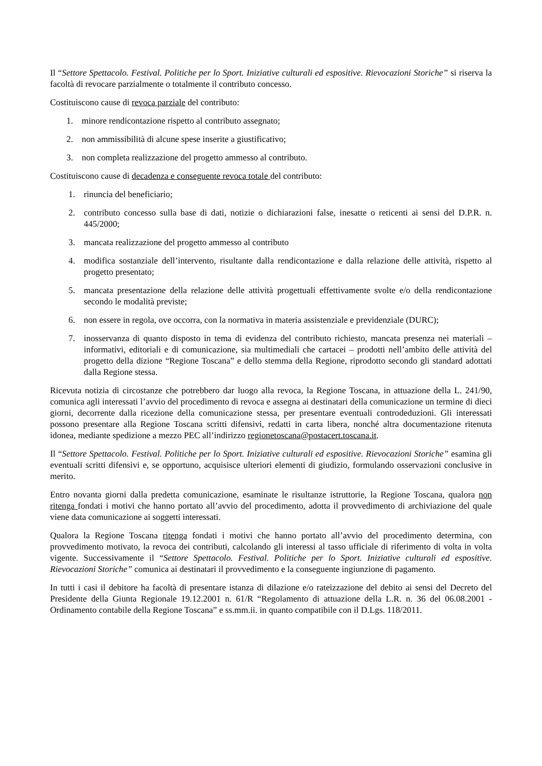Il “Settore Spettacolo. Festival. Politiche per lo Sport. Iniziative culturali ed espositive. Rievocazioni Storiche” si riserva la facoltà di revocare parzialmente o totalmente il contributo concesso.
Costituiscono cause di revoca parziale del contributo:
1. minore rendicontazione rispetto al contributo assegnato;
2. non ammissibilità di alcune spese inserite a giustificativo;
3. non completa realizzazione del progetto ammesso al contributo.
Costituiscono cause di decadenza e conseguente revoca totale del contributo:
1. rinuncia del beneficiario;
2. contributo concesso sulla base di dati, notizie o dichiarazioni false, inesatte o reticenti ai sensi del D.P.R. n. 445/2000;
3. mancata realizzazione del progetto ammesso al contributo
4. modifica sostanziale dell’intervento, risultante dalla rendicontazione e dalla relazione delle attività, rispetto al progetto presentato;
5. mancata presentazione della relazione delle attività progettuali effettivamente svolte e/o della rendicontazione secondo le modalità previste;
6. non essere in regola, ove occorra, con la normativa in materia assistenziale e previdenziale (DURC);
7. inosservanza di quanto disposto in tema di evidenza del contributo richiesto, mancata presenza nei materiali – informativi, editoriali e di comunicazione, sia multimediali che cartacei – prodotti nell’ambito delle attività del progetto della dizione “Regione Toscana” e dello stemma della Regione, riprodotto secondo gli standard adottati dalla Regione stessa.
Ricevuta notizia di circostanze che potrebbero dar luogo alla revoca, la Regione Toscana, in attuazione della L. 241/90, comunica agli interessati l’avvio del procedimento di revoca e assegna ai destinatari della comunicazione un termine di dieci giorni, decorrente dalla ricezione della comunicazione stessa, per presentare eventuali controdeduzioni. Gli interessati possono presentare alla Regione Toscana scritti difensivi, redatti in carta libera, nonché altra documentazione ritenuta idonea, mediante spedizione a mezzo PEC all’indirizzo regionetoscana@postacert.toscana.it.
Il “Settore Spettacolo. Festival. Politiche per lo Sport. Iniziative culturali ed espositive. Rievocazioni Storiche” esamina gli eventuali scritti difensivi e, se opportuno, acquisisce ulteriori elementi di giudizio, formulando osservazioni conclusive in merito.
Entro novanta giorni dalla predetta comunicazione, esaminate le risultanze istruttorie, la Regione Toscana, qualora non ritenga fondati i motivi che hanno portato all’avvio del procedimento, adotta il provvedimento di archiviazione del quale viene data comunicazione ai soggetti interessati.
Qualora la Regione Toscana ritenga fondati i motivi che hanno portato all’avvio del procedimento determina, con provvedimento motivato, la revoca dei contributi, calcolando gli interessi al tasso ufficiale di riferimento di volta in volta vigente. Successivamente il “Settore Spettacolo. Festival. Politiche per lo Sport. Iniziative culturali ed espositive. Rievocazioni Storiche” comunica ai destinatari il provvedimento e la conseguente ingiunzione di pagamento.
In tutti i casi il debitore ha facoltà di presentare istanza di dilazione e/o rateizzazione del debito ai sensi del Decreto del Presidente della Giunta Regionale 19.12.2001 n. 61/R “Regolamento di attuazione della L.R. n. 36 del 06.08.2001 - Ordinamento contabile della Regione Toscana” e ss.mm.ii. in quanto compatibile con il D.Lgs. 118/2011.